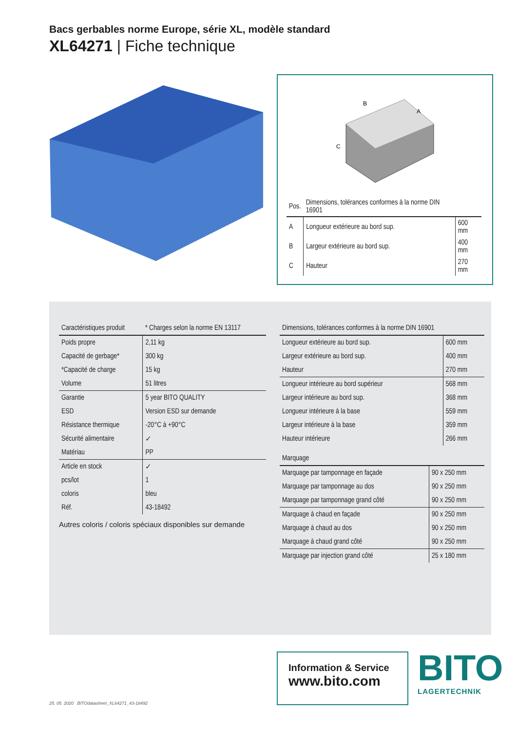Bacs gerbables norme Europe, série XL, modèle standard
XL64271 | Fiche technique
B
A
C
| Pos. | Dimensions, tolérances conformes à la norme DIN 16901 | |
| --- | --- | --- |
| A | Longueur extérieure au bord sup. | 600 mm |
| B | Largeur extérieure au bord sup. | 400 mm |
| C | Hauteur | 270 mm |
| Caractéristiques produit | * Charges selon la norme EN 13117 |
| --- | --- |
| Poids propre | 2,11 kg |
| Capacité de gerbage* | 300 kg |
| *Capacité de charge | 15 kg |
| Volume | 51 litres |
| Garantie | 5 year BITO QUALITY |
| ESD | Version ESD sur demande |
| Résistance thermique | -20°C à +90°C |
| Sécurité alimentaire | ✓ |
| Matériau | PP |
| Article en stock | ✓ |
| pcs/lot | 1 |
| coloris | bleu |
| Réf. | 43-18492 |
Autres coloris / coloris spéciaux disponibles sur demande
| Dimensions, tolérances conformes à la norme DIN 16901 | |
| --- | --- |
| Longueur extérieure au bord sup. | 600 mm |
| Largeur extérieure au bord sup. | 400 mm |
| Hauteur | 270 mm |
| Longueur intérieure au bord supérieur | 568 mm |
| Largeur intérieure au bord sup. | 368 mm |
| Longueur intérieure à la base | 559 mm |
| Largeur intérieure à la base | 359 mm |
| Hauteur intérieure | 266 mm |
| Marquage | |
| --- | --- |
| Marquage par tamponnage en façade | 90 x 250 mm |
| Marquage par tamponnage au dos | 90 x 250 mm |
| Marquage par tamponnage grand côté | 90 x 250 mm |
| Marquage à chaud en façade | 90 x 250 mm |
| Marquage à chaud au dos | 90 x 250 mm |
| Marquage à chaud grand côté | 90 x 250 mm |
| Marquage par injection grand côté | 25 x 180 mm |
Information & Service
www.bito.com
BITO
LAGERTECHNIK
25. 05. 2020 BITOdatasheet_XL64271_43-18492